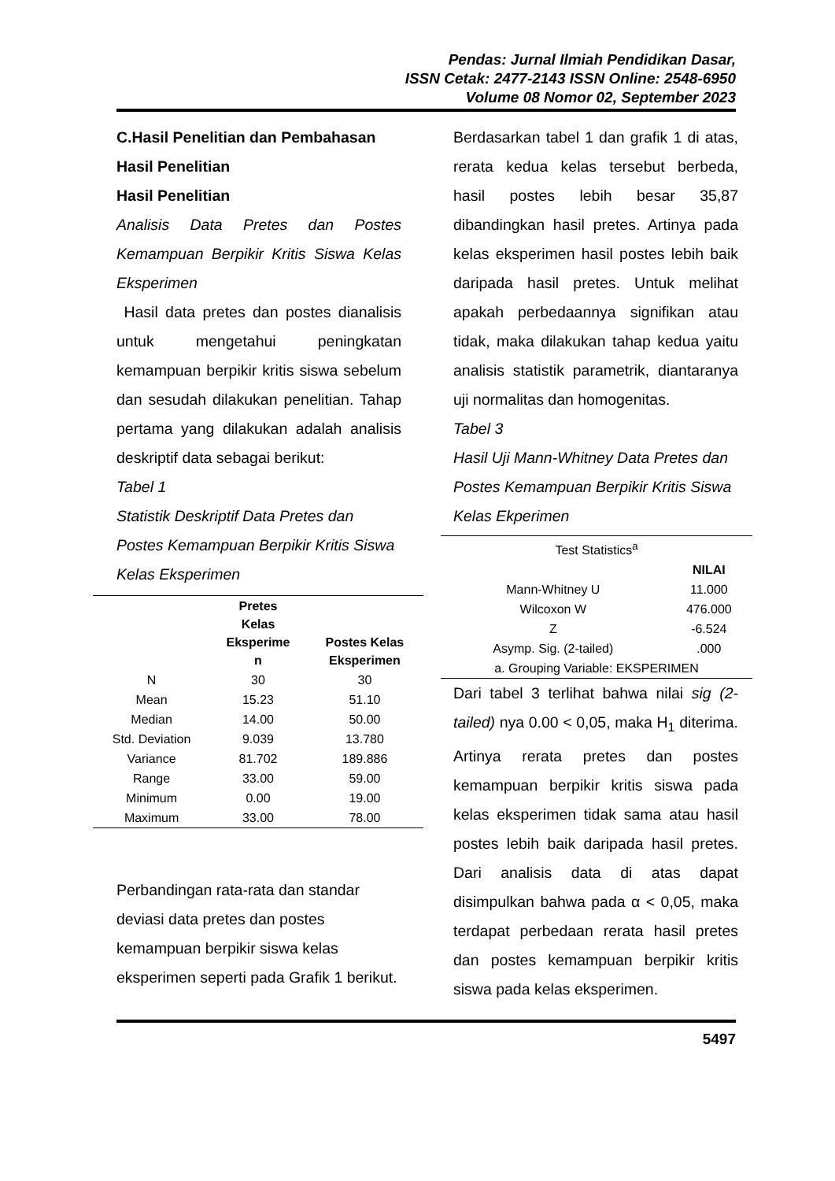Pendas: Jurnal Ilmiah Pendidikan Dasar,
ISSN Cetak: 2477-2143 ISSN Online: 2548-6950
Volume 08 Nomor 02, September 2023
C.Hasil Penelitian dan Pembahasan
Hasil Penelitian
Hasil Penelitian
Analisis Data Pretes dan Postes Kemampuan Berpikir Kritis Siswa Kelas Eksperimen
Hasil data pretes dan postes dianalisis untuk mengetahui peningkatan kemampuan berpikir kritis siswa sebelum dan sesudah dilakukan penelitian. Tahap pertama yang dilakukan adalah analisis deskriptif data sebagai berikut:
Tabel 1
Statistik Deskriptif Data Pretes dan Postes Kemampuan Berpikir Kritis Siswa Kelas Eksperimen
| | Pretes Kelas Eksperime n | Postes Kelas Eksperimen |
| --- | --- | --- |
| N | 30 | 30 |
| Mean | 15.23 | 51.10 |
| Median | 14.00 | 50.00 |
| Std. Deviation | 9.039 | 13.780 |
| Variance | 81.702 | 189.886 |
| Range | 33.00 | 59.00 |
| Minimum | 0.00 | 19.00 |
| Maximum | 33.00 | 78.00 |
Perbandingan rata-rata dan standar deviasi data pretes dan postes kemampuan berpikir siswa kelas eksperimen seperti pada Grafik 1 berikut.
Berdasarkan tabel 1 dan grafik 1 di atas, rerata kedua kelas tersebut berbeda, hasil postes lebih besar 35,87 dibandingkan hasil pretes. Artinya pada kelas eksperimen hasil postes lebih baik daripada hasil pretes. Untuk melihat apakah perbedaannya signifikan atau tidak, maka dilakukan tahap kedua yaitu analisis statistik parametrik, diantaranya uji normalitas dan homogenitas.
Tabel 3
Hasil Uji Mann-Whitney Data Pretes dan Postes Kemampuan Berpikir Kritis Siswa Kelas Ekperimen
| Test Statistics<sup>a</sup> | |
| | NILAI |
| Mann-Whitney U | 11.000 |
| Wilcoxon W | 476.000 |
| Z | -6.524 |
| Asymp. Sig. (2-tailed) | .000 |
| a. Grouping Variable: EKSPERIMEN | |
Dari tabel 3 terlihat bahwa nilai sig (2-tailed) nya 0.00 < 0,05, maka H<sub>1</sub> diterima. Artinya rerata pretes dan postes kemampuan berpikir kritis siswa pada kelas eksperimen tidak sama atau hasil postes lebih baik daripada hasil pretes. Dari analisis data di atas dapat disimpulkan bahwa pada α < 0,05, maka terdapat perbedaan rerata hasil pretes dan postes kemampuan berpikir kritis siswa pada kelas eksperimen.
5497